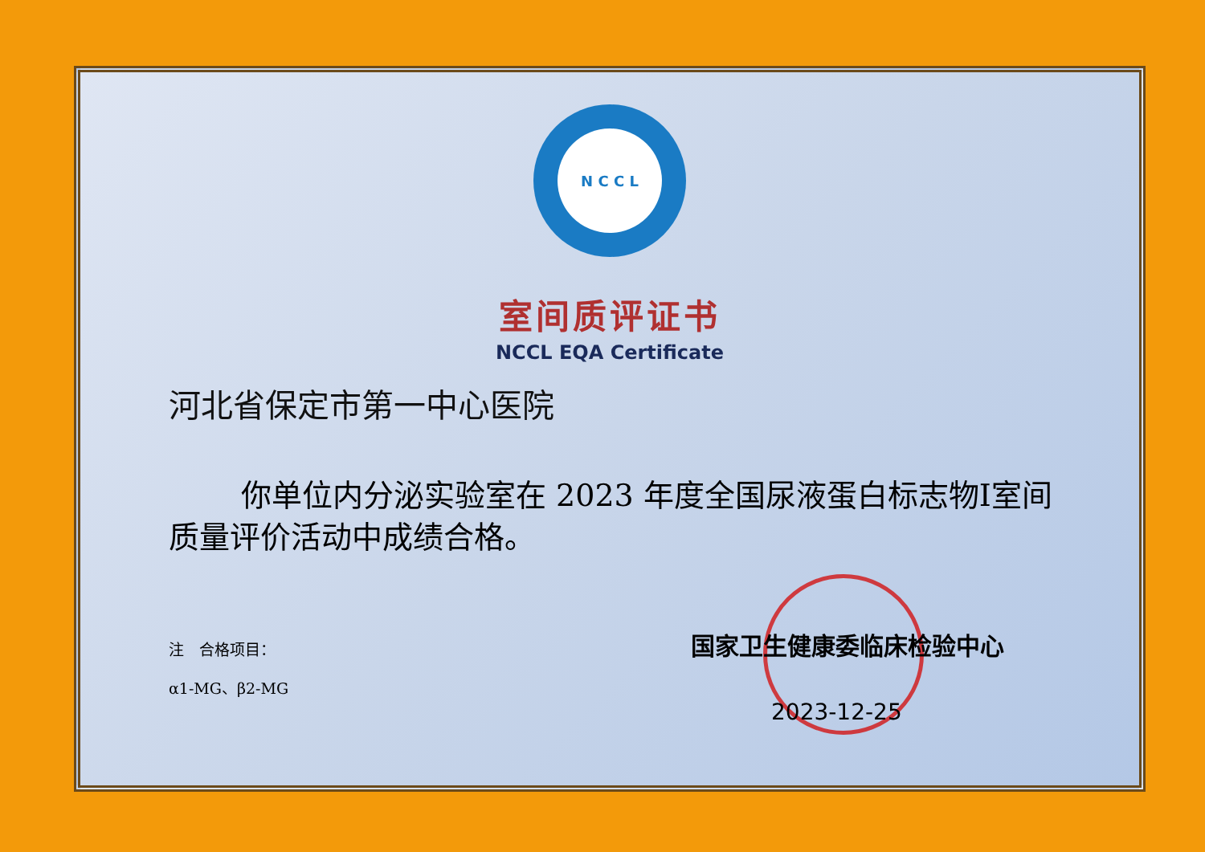N C C L
室间质评证书
NCCL EQA Certificate
河北省保定市第一中心医院
你单位内分泌实验室在 2023 年度全国尿液蛋白标志物Ⅰ室间质量评价活动中成绩合格。
注　合格项目：
α1-MG、β2-MG
国家卫生健康委临床检验中心
2023-12-25